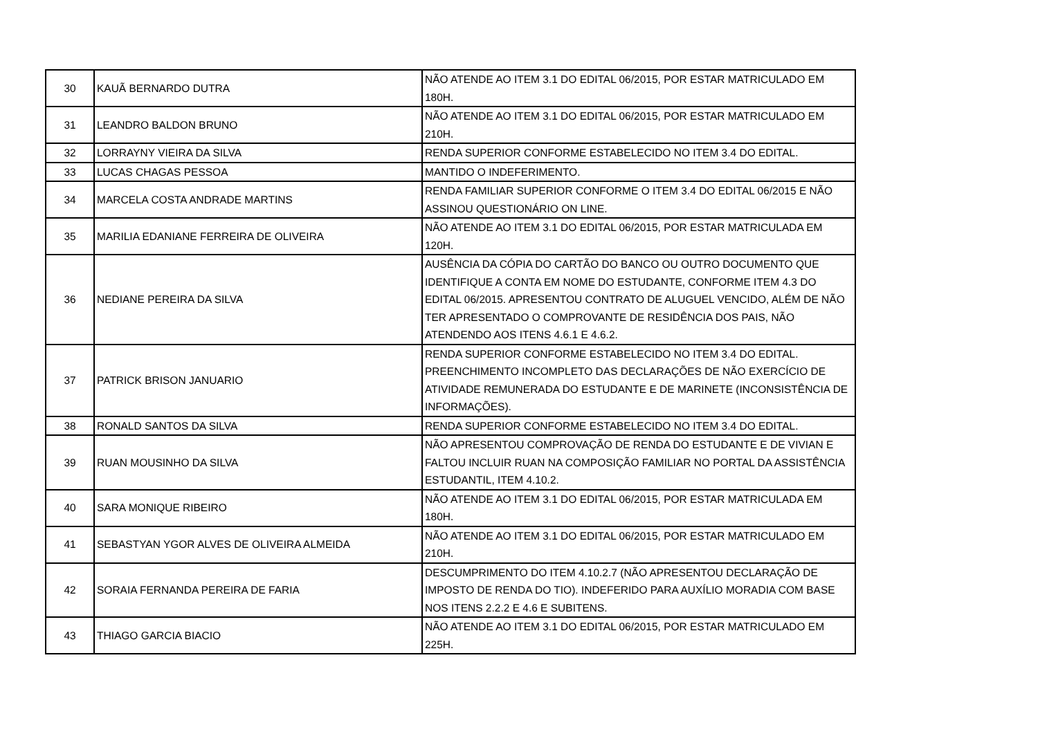| 30 | KAUÃ BERNARDO DUTRA | NÃO ATENDE AO ITEM 3.1 DO EDITAL 06/2015, POR ESTAR MATRICULADO EM 180H. |
| 31 | LEANDRO BALDON BRUNO | NÃO ATENDE AO ITEM 3.1 DO EDITAL 06/2015, POR ESTAR MATRICULADO EM 210H. |
| 32 | LORRAYNY VIEIRA DA SILVA | RENDA SUPERIOR CONFORME ESTABELECIDO NO ITEM 3.4 DO EDITAL. |
| 33 | LUCAS CHAGAS PESSOA | MANTIDO O INDEFERIMENTO. |
| 34 | MARCELA COSTA ANDRADE MARTINS | RENDA FAMILIAR SUPERIOR CONFORME O ITEM 3.4 DO EDITAL 06/2015 E NÃO ASSINOU QUESTIONÁRIO ON LINE. |
| 35 | MARILIA EDANIANE FERREIRA DE OLIVEIRA | NÃO ATENDE AO ITEM 3.1 DO EDITAL 06/2015, POR ESTAR MATRICULADA EM 120H. |
| 36 | NEDIANE PEREIRA DA SILVA | AUSÊNCIA DA CÓPIA DO CARTÃO DO BANCO OU OUTRO DOCUMENTO QUE IDENTIFIQUE A CONTA EM NOME DO ESTUDANTE, CONFORME ITEM 4.3 DO EDITAL 06/2015. APRESENTOU CONTRATO DE ALUGUEL VENCIDO, ALÉM DE NÃO TER APRESENTADO O COMPROVANTE DE RESIDÊNCIA DOS PAIS, NÃO ATENDENDO AOS ITENS 4.6.1 E 4.6.2. |
| 37 | PATRICK BRISON JANUARIO | RENDA SUPERIOR CONFORME ESTABELECIDO NO ITEM 3.4 DO EDITAL. PREENCHIMENTO INCOMPLETO DAS DECLARAÇÕES DE NÃO EXERCÍCIO DE ATIVIDADE REMUNERADA DO ESTUDANTE E DE MARINETE (INCONSISTÊNCIA DE INFORMAÇÕES). |
| 38 | RONALD SANTOS DA SILVA | RENDA SUPERIOR CONFORME ESTABELECIDO NO ITEM 3.4 DO EDITAL. |
| 39 | RUAN MOUSINHO DA SILVA | NÃO APRESENTOU COMPROVAÇÃO DE RENDA DO ESTUDANTE E DE VIVIAN E FALTOU INCLUIR RUAN NA COMPOSIÇÃO FAMILIAR NO PORTAL DA ASSISTÊNCIA ESTUDANTIL, ITEM 4.10.2. |
| 40 | SARA MONIQUE RIBEIRO | NÃO ATENDE AO ITEM 3.1 DO EDITAL 06/2015, POR ESTAR MATRICULADA EM 180H. |
| 41 | SEBASTYAN YGOR ALVES DE OLIVEIRA ALMEIDA | NÃO ATENDE AO ITEM 3.1 DO EDITAL 06/2015, POR ESTAR MATRICULADO EM 210H. |
| 42 | SORAIA FERNANDA PEREIRA DE FARIA | DESCUMPRIMENTO DO ITEM 4.10.2.7 (NÃO APRESENTOU DECLARAÇÃO DE IMPOSTO DE RENDA DO TIO). INDEFERIDO PARA AUXÍLIO MORADIA COM BASE NOS ITENS 2.2.2 E 4.6 E SUBITENS. |
| 43 | THIAGO GARCIA BIACIO | NÃO ATENDE AO ITEM 3.1 DO EDITAL 06/2015, POR ESTAR MATRICULADO EM 225H. |